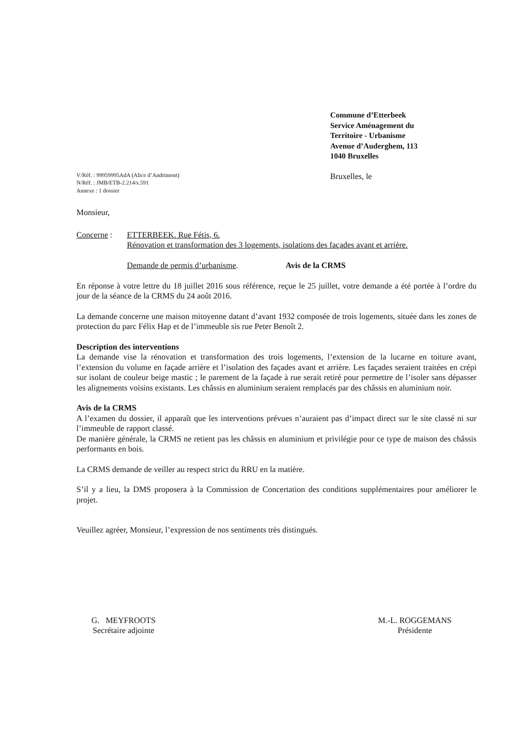Commune d’Etterbeek
Service Aménagement du
Territoire - Urbanisme
Avenue d’Auderghem, 113
1040 Bruxelles
V/Réf. : 99959995AdA (Alice d’Andrimont)
N/Réf. : JMB/ETB-2.214/s.591
Annexe : 1 dossier
Bruxelles, le
Monsieur,
Concerne : ETTERBEEK. Rue Fétis, 6.
Rénovation et transformation des 3 logements, isolations des façades avant et arrière.
Demande de permis d’urbanisme. Avis de la CRMS
En réponse à votre lettre du 18 juillet 2016 sous référence, reçue le 25 juillet, votre demande a été portée à l’ordre du jour de la séance de la CRMS du 24 août 2016.
La demande concerne une maison mitoyenne datant d’avant 1932 composée de trois logements, située dans les zones de protection du parc Félix Hap et de l’immeuble sis rue Peter Benoît 2.
Description des interventions
La demande vise la rénovation et transformation des trois logements, l’extension de la lucarne en toiture avant, l’extension du volume en façade arrière et l’isolation des façades avant et arrière. Les façades seraient traitées en crépi sur isolant de couleur beige mastic ; le parement de la façade à rue serait retiré pour permettre de l’isoler sans dépasser les alignements voisins existants. Les châssis en aluminium seraient remplacés par des châssis en aluminium noir.
Avis de la CRMS
A l’examen du dossier, il apparaît que les interventions prévues n’auraient pas d’impact direct sur le site classé ni sur l’immeuble de rapport classé.
De manière générale, la CRMS ne retient pas les châssis en aluminium et privilégie pour ce type de maison des châssis performants en bois.
La CRMS demande de veiller au respect strict du RRU en la matière.
S’il y a lieu, la DMS proposera à la Commission de Concertation des conditions supplémentaires pour améliorer le projet.
Veuillez agréer, Monsieur, l’expression de nos sentiments très distingués.
G. MEYFROOTS
Secrétaire adjointe
M.-L. ROGGEMANS
Présidente